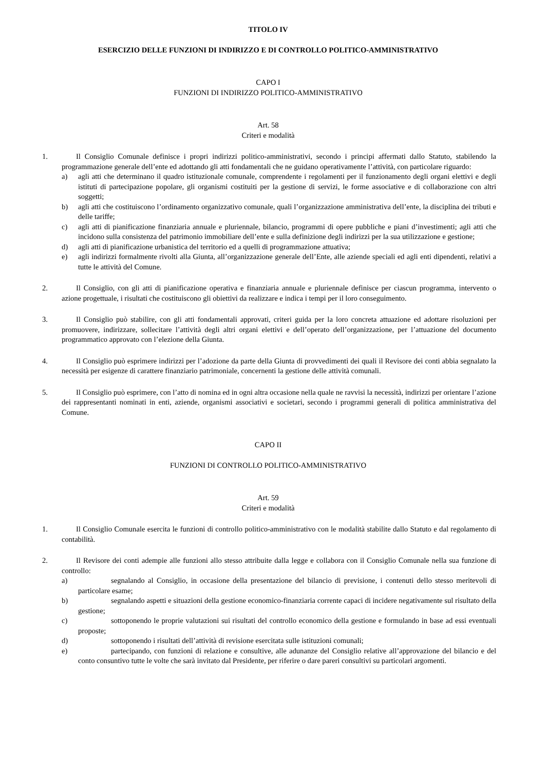TITOLO IV
ESERCIZIO DELLE FUNZIONI DI INDIRIZZO E DI CONTROLLO POLITICO-AMMINISTRATIVO
CAPO I
FUNZIONI DI INDIRIZZO POLITICO-AMMINISTRATIVO
Art. 58
Criteri e modalità
1. Il Consiglio Comunale definisce i propri indirizzi politico-amministrativi, secondo i principi affermati dallo Statuto, stabilendo la programmazione generale dell’ente ed adottando gli atti fondamentali che ne guidano operativamente l’attività, con particolare riguardo:
a) agli atti che determinano il quadro istituzionale comunale, comprendente i regolamenti per il funzionamento degli organi elettivi e degli istituti di partecipazione popolare, gli organismi costituiti per la gestione di servizi, le forme associative e di collaborazione con altri soggetti;
b) agli atti che costituiscono l’ordinamento organizzativo comunale, quali l’organizzazione amministrativa dell’ente, la disciplina dei tributi e delle tariffe;
c) agli atti di pianificazione finanziaria annuale e pluriennale, bilancio, programmi di opere pubbliche e piani d’investimenti; agli atti che incidono sulla consistenza del patrimonio immobiliare dell’ente e sulla definizione degli indirizzi per la sua utilizzazione e gestione;
d) agli atti di pianificazione urbanistica del territorio ed a quelli di programmazione attuativa;
e) agli indirizzi formalmente rivolti alla Giunta, all’organizzazione generale dell’Ente, alle aziende speciali ed agli enti dipendenti, relativi a tutte le attività del Comune.
2. Il Consiglio, con gli atti di pianificazione operativa e finanziaria annuale e pluriennale definisce per ciascun programma, intervento o azione progettuale, i risultati che costituiscono gli obiettivi da realizzare e indica i tempi per il loro conseguimento.
3. Il Consiglio può stabilire, con gli atti fondamentali approvati, criteri guida per la loro concreta attuazione ed adottare risoluzioni per promuovere, indirizzare, sollecitare l’attività degli altri organi elettivi e dell’operato dell’organizzazione, per l’attuazione del documento programmatico approvato con l’elezione della Giunta.
4. Il Consiglio può esprimere indirizzi per l’adozione da parte della Giunta di provvedimenti dei quali il Revisore dei conti abbia segnalato la necessità per esigenze di carattere finanziario patrimoniale, concernenti la gestione delle attività comunali.
5. Il Consiglio può esprimere, con l’atto di nomina ed in ogni altra occasione nella quale ne ravvisi la necessità, indirizzi per orientare l’azione dei rappresentanti nominati in enti, aziende, organismi associativi e societari, secondo i programmi generali di politica amministrativa del Comune.
CAPO II
FUNZIONI DI CONTROLLO POLITICO-AMMINISTRATIVO
Art. 59
Criteri e modalità
1. Il Consiglio Comunale esercita le funzioni di controllo politico-amministrativo con le modalità stabilite dallo Statuto e dal regolamento di contabilità.
2. Il Revisore dei conti adempie alle funzioni allo stesso attribuite dalla legge e collabora con il Consiglio Comunale nella sua funzione di controllo:
a) segnalando al Consiglio, in occasione della presentazione del bilancio di previsione, i contenuti dello stesso meritevoli di particolare esame;
b) segnalando aspetti e situazioni della gestione economico-finanziaria corrente capaci di incidere negativamente sul risultato della gestione;
c) sottoponendo le proprie valutazioni sui risultati del controllo economico della gestione e formulando in base ad essi eventuali proposte;
d) sottoponendo i risultati dell’attività di revisione esercitata sulle istituzioni comunali;
e) partecipando, con funzioni di relazione e consultive, alle adunanze del Consiglio relative all’approvazione del bilancio e del conto consuntivo tutte le volte che sarà invitato dal Presidente, per riferire o dare pareri consultivi su particolari argomenti.